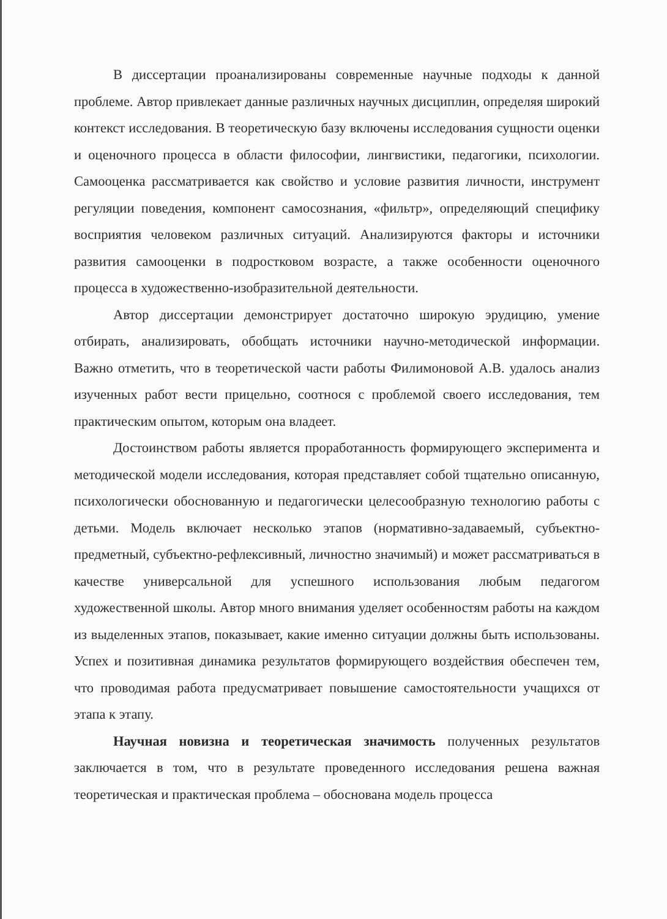В диссертации проанализированы современные научные подходы к данной проблеме. Автор привлекает данные различных научных дисциплин, определяя широкий контекст исследования. В теоретическую базу включены исследования сущности оценки и оценочного процесса в области философии, лингвистики, педагогики, психологии. Самооценка рассматривается как свойство и условие развития личности, инструмент регуляции поведения, компонент самосознания, «фильтр», определяющий специфику восприятия человеком различных ситуаций. Анализируются факторы и источники развития самооценки в подростковом возрасте, а также особенности оценочного процесса в художественно-изобразительной деятельности.
Автор диссертации демонстрирует достаточно широкую эрудицию, умение отбирать, анализировать, обобщать источники научно-методической информации. Важно отметить, что в теоретической части работы Филимоновой А.В. удалось анализ изученных работ вести прицельно, соотнося с проблемой своего исследования, тем практическим опытом, которым она владеет.
Достоинством работы является проработанность формирующего эксперимента и методической модели исследования, которая представляет собой тщательно описанную, психологически обоснованную и педагогически целесообразную технологию работы с детьми. Модель включает несколько этапов (нормативно-задаваемый, субъектно-предметный, субъектно-рефлексивный, личностно значимый) и может рассматриваться в качестве универсальной для успешного использования любым педагогом художественной школы. Автор много внимания уделяет особенностям работы на каждом из выделенных этапов, показывает, какие именно ситуации должны быть использованы. Успех и позитивная динамика результатов формирующего воздействия обеспечен тем, что проводимая работа предусматривает повышение самостоятельности учащихся от этапа к этапу.
Научная новизна и теоретическая значимость полученных результатов заключается в том, что в результате проведенного исследования решена важная теоретическая и практическая проблема – обоснована модель процесса